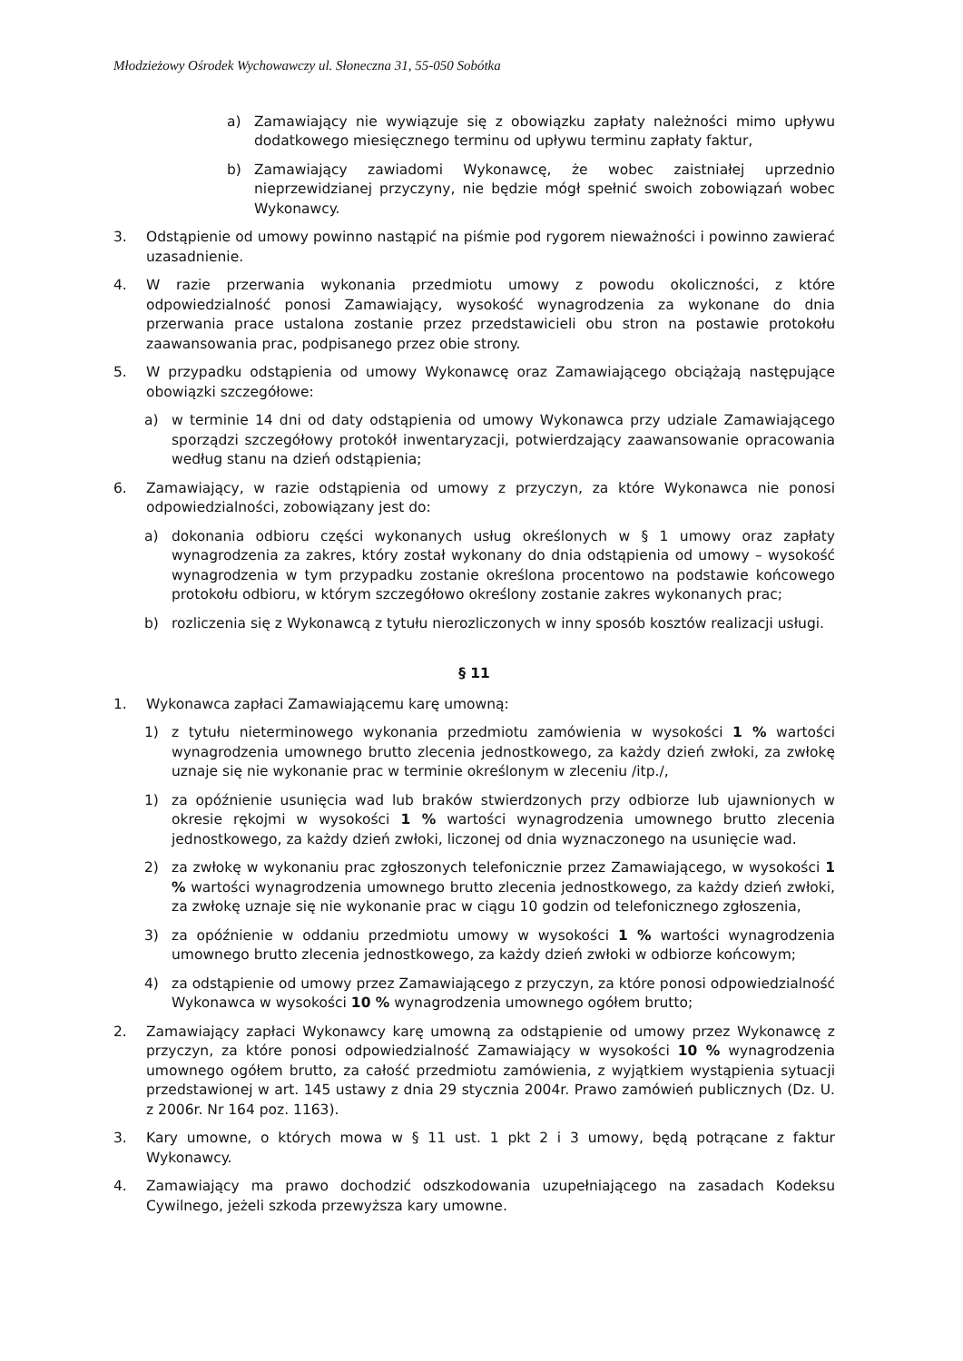Młodzieżowy Ośrodek Wychowawczy ul. Słoneczna 31, 55-050 Sobótka
a) Zamawiający nie wywiązuje się z obowiązku zapłaty należności mimo upływu dodatkowego miesięcznego terminu od upływu terminu zapłaty faktur,
b) Zamawiający zawiadomi Wykonawcę, że wobec zaistniałej uprzednio nieprzewidzianej przyczyny, nie będzie mógł spełnić swoich zobowiązań wobec Wykonawcy.
3. Odstąpienie od umowy powinno nastąpić na piśmie pod rygorem nieważności i powinno zawierać uzasadnienie.
4. W razie przerwania wykonania przedmiotu umowy z powodu okoliczności, z które odpowiedzialność ponosi Zamawiający, wysokość wynagrodzenia za wykonane do dnia przerwania prace ustalona zostanie przez przedstawicieli obu stron na postawie protokołu zaawansowania prac, podpisanego przez obie strony.
5. W przypadku odstąpienia od umowy Wykonawcę oraz Zamawiającego obciążają następujące obowiązki szczegółowe:
a) w terminie 14 dni od daty odstąpienia od umowy Wykonawca przy udziale Zamawiającego sporządzi szczegółowy protokół inwentaryzacji, potwierdzający zaawansowanie opracowania według stanu na dzień odstąpienia;
6. Zamawiający, w razie odstąpienia od umowy z przyczyn, za które Wykonawca nie ponosi odpowiedzialności, zobowiązany jest do:
a) dokonania odbioru części wykonanych usług określonych w § 1 umowy oraz zapłaty wynagrodzenia za zakres, który został wykonany do dnia odstąpienia od umowy – wysokość wynagrodzenia w tym przypadku zostanie określona procentowo na podstawie końcowego protokołu odbioru, w którym szczegółowo określony zostanie zakres wykonanych prac;
b) rozliczenia się z Wykonawcą z tytułu nierozliczonych w inny sposób kosztów realizacji usługi.
§ 11
1. Wykonawca zapłaci Zamawiającemu karę umowną:
1) z tytułu nieterminowego wykonania przedmiotu zamówienia w wysokości 1 % wartości wynagrodzenia umownego brutto zlecenia jednostkowego, za każdy dzień zwłoki, za zwłokę uznaje się nie wykonanie prac w terminie określonym w zleceniu /itp./,
1) za opóźnienie usunięcia wad lub braków stwierdzonych przy odbiorze lub ujawnionych w okresie rękojmi w wysokości 1 % wartości wynagrodzenia umownego brutto zlecenia jednostkowego, za każdy dzień zwłoki, liczonej od dnia wyznaczonego na usunięcie wad.
2) za zwłokę w wykonaniu prac zgłoszonych telefonicznie przez Zamawiającego, w wysokości 1 % wartości wynagrodzenia umownego brutto zlecenia jednostkowego, za każdy dzień zwłoki, za zwłokę uznaje się nie wykonanie prac w ciągu 10 godzin od telefonicznego zgłoszenia,
3) za opóźnienie w oddaniu przedmiotu umowy w wysokości 1 % wartości wynagrodzenia umownego brutto zlecenia jednostkowego, za każdy dzień zwłoki w odbiorze końcowym;
4) za odstąpienie od umowy przez Zamawiającego z przyczyn, za które ponosi odpowiedzialność Wykonawca w wysokości 10 % wynagrodzenia umownego ogółem brutto;
2. Zamawiający zapłaci Wykonawcy karę umowną za odstąpienie od umowy przez Wykonawcę z przyczyn, za które ponosi odpowiedzialność Zamawiający w wysokości 10 % wynagrodzenia umownego ogółem brutto, za całość przedmiotu zamówienia, z wyjątkiem wystąpienia sytuacji przedstawionej w art. 145 ustawy z dnia 29 stycznia 2004r. Prawo zamówień publicznych (Dz. U. z 2006r. Nr 164 poz. 1163).
3. Kary umowne, o których mowa w § 11 ust. 1 pkt 2 i 3 umowy, będą potrącane z faktur Wykonawcy.
4. Zamawiający ma prawo dochodzić odszkodowania uzupełniającego na zasadach Kodeksu Cywilnego, jeżeli szkoda przewyższa kary umowne.